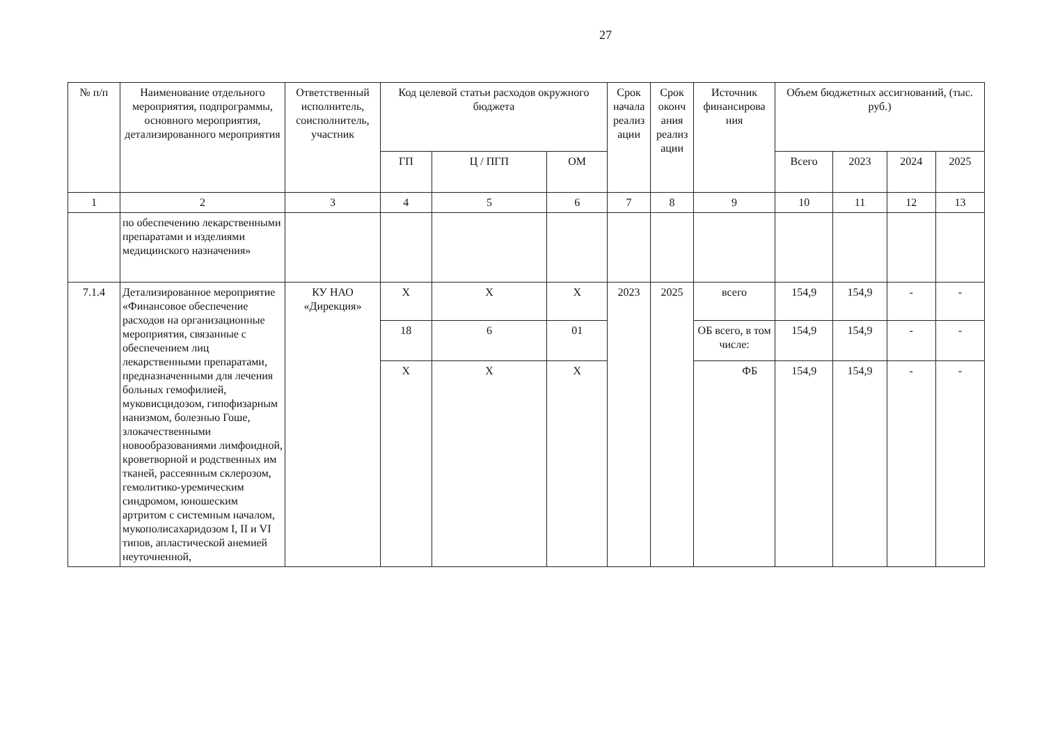27
| № п/п | Наименование отдельного мероприятия, подпрограммы, основного мероприятия, детализированного мероприятия | Ответственный исполнитель, соисполнитель, участник | Код целевой статьи расходов окружного бюджета | | | Срок начала реализ ации | Срок оконч ания реализ ации | Источник финансирова ния | Объем бюджетных ассигнований, (тыс. руб.) | | | |
| --- | --- | --- | --- | --- | --- | --- | --- | --- | --- | --- | --- | --- |
| | | | ГП | Ц / ПГП | ОМ | | | | Всего | 2023 | 2024 | 2025 |
| 1 | 2 | 3 | 4 | 5 | 6 | 7 | 8 | 9 | 10 | 11 | 12 | 13 |
| | по обеспечению лекарственными препаратами и изделиями медицинского назначения» | | | | | | | | | | | |
| 7.1.4 | Детализированное мероприятие «Финансовое обеспечение расходов на организационные мероприятия, связанные с обеспечением лиц лекарственными препаратами, предназначенными для лечения больных гемофилией, муковисцидозом, гипофизарным нанизмом, болезнью Гоше, злокачественными новообразованиями лимфоидной, кроветворной и родственных им тканей, рассеянным склерозом, гемолитико-уремическим синдромом, юношеским артритом с системным началом, мукополисахаридозом I, II и VI типов, апластической анемией неуточненной, | КУ НАО «Дирекция» | X | X | X | 2023 | 2025 | всего | 154,9 | 154,9 | - | - |
| | | | 18 | 6 | 01 | | | ОБ всего, в том числе: | 154,9 | 154,9 | - | - |
| | | | X | X | X | | | ФБ | 154,9 | 154,9 | - | - |